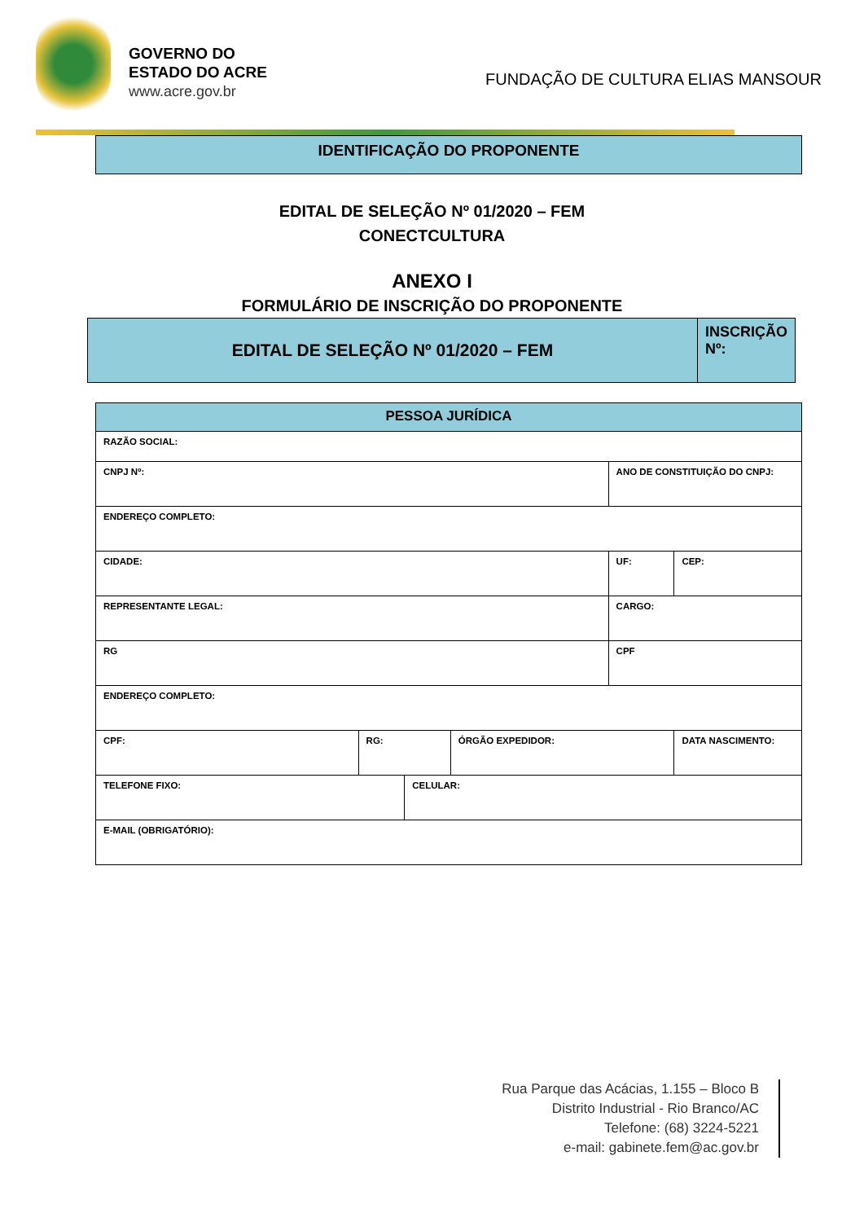GOVERNO DO
ESTADO DO ACRE
www.acre.gov.br
FUNDAÇÃO DE CULTURA ELIAS MANSOUR
IDENTIFICAÇÃO DO PROPONENTE
EDITAL DE SELEÇÃO Nº 01/2020 – FEM
CONECTCULTURA
ANEXO I
FORMULÁRIO DE INSCRIÇÃO DO PROPONENTE
| EDITAL DE SELEÇÃO Nº 01/2020 – FEM | INSCRIÇÃO Nº: |
| PESSOA JURÍDICA | | | | | | |
| RAZÃO SOCIAL: | | | | | | |
| CNPJ Nº: | | | | ANO DE CONSTITUIÇÃO DO CNPJ: | | |
| ENDEREÇO COMPLETO: | | | | | | |
| CIDADE: | | | | UF: | | CEP: |
| REPRESENTANTE LEGAL: | | | | CARGO: | | |
| RG | | | | CPF | | |
| ENDEREÇO COMPLETO: | | | | | | |
| CPF: | RG: | | ÓRGÃO EXPEDIDOR: | | DATA NASCIMENTO: | |
| TELEFONE FIXO: | | CELULAR: | | | | |
| E-MAIL (OBRIGATÓRIO): | | | | | | |
Rua Parque das Acácias, 1.155 – Bloco B
Distrito Industrial - Rio Branco/AC
Telefone: (68) 3224-5221
e-mail: gabinete.fem@ac.gov.br